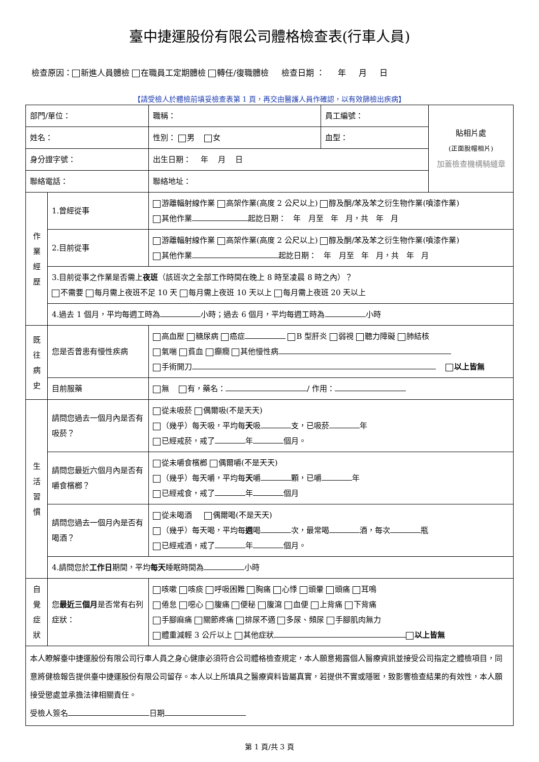臺中捷運股份有限公司體格檢查表(行車人員)
檢查原因： 新進人員體檢 在職員工定期體檢 轉任/復職體檢 檢查日期 ： 年 月 日
【請受檢人於體檢前填妥檢查表第 1 頁，再交由醫護人員作確認，以有效篩檢出疾病】
| 部門/單位： | | 職稱： | 員工編號： | 貼相片處 (正面脫帽相片) 加蓋檢查機構騎縫章 |
| 姓名： | | 性別： 男 女 | 血型： | |
| 身分證字號： | | 出生日期： 年 月 日 | | |
| 聯絡電話： | | 聯絡地址： | | |
| 作 業 經 歷 | 1.曾經從事 | 游離輻射線作業 高架作業(高度 2 公尺以上) 醇及酮/苯及苯之衍生物作業(噴漆作業) 其他作業 起訖日期： 年 月至 年 月，共 年 月 | | |
| | 2.目前從事 | 游離輻射線作業 高架作業(高度 2 公尺以上) 醇及酮/苯及苯之衍生物作業(噴漆作業) 其他作業 起訖日期： 年 月至 年 月，共 年 月 | | |
| | 3.目前從事之作業是否需上 夜班 （該班次之全部工作時間在晚上 8 時至凌晨 8 時之內）？ 不需要 每月需上夜班不足 10 天 每月需上夜班 10 天以上 每月需上夜班 20 天以上 | | | |
| | 4.過去 1 個月，平均每週工時為 小時；過去 6 個月，平均每週工時為 小時 | | | |
| 既 往 病 史 | 您是否曾患有慢性疾病 | 高血壓 糖尿病 癌症 B 型肝炎 弱視 聽力障礙 肺結核 氣喘 貧血 癲癇 其他慢性病 手術開刀 以上皆無 | | |
| | 目前服藥 | 無 有，藥名： / 作用： | | |
| 生 活 習 慣 | 請問您過去一個月內是否有吸菸？ | 從未吸菸 偶爾吸(不是天天) （幾乎）每天吸，平均每 天 吸 支，已吸菸 年 已經戒菸，戒了 年 個月。 | | |
| | 請問您最近六個月內是否有嚼食檳榔？ | 從未嚼食檳榔 偶爾嚼(不是天天) （幾乎）每天嚼，平均每 天 嚼 顆，已嚼 年 已經戒食，戒了 年 個月 | | |
| | 請問您過去一個月內是否有喝酒？ | 從未喝酒 偶爾喝(不是天天) （幾乎）每天喝，平均每 週 喝 次，最常喝 酒，每次 瓶 已經戒酒，戒了 年 個月。 | | |
| | 4.請問您於 工作日 期間，平均 每天 睡眠時間為 小時 | | | |
| 自 覺 症 狀 | 您 最近三個月 是否常有右列症狀： | 咳嗽 咳痰 呼吸困難 胸痛 心悸 頭暈 頭痛 耳鳴 倦怠 噁心 腹痛 便秘 腹瀉 血便 上背痛 下背痛 手腳麻痛 關節疼痛 排尿不適 多尿、頻尿 手腳肌肉無力 體重減輕 3 公斤以上 其他症狀 以上皆無 | | |
| 本人瞭解臺中捷運股份有限公司行車人員之身心健康必須符合公司體格檢查規定，本人願意揭露個人醫療資訊並接受公司指定之體檢項目，同意將健檢報告提供臺中捷運股份有限公司留存。本人以上所填具之醫療資料皆屬真實，若提供不實或隱匿，致影響檢查結果的有效性，本人願接受懲處並承擔法律相關責任。 受檢人簽名 日期 | | | | |
第 1 頁/共 3 頁